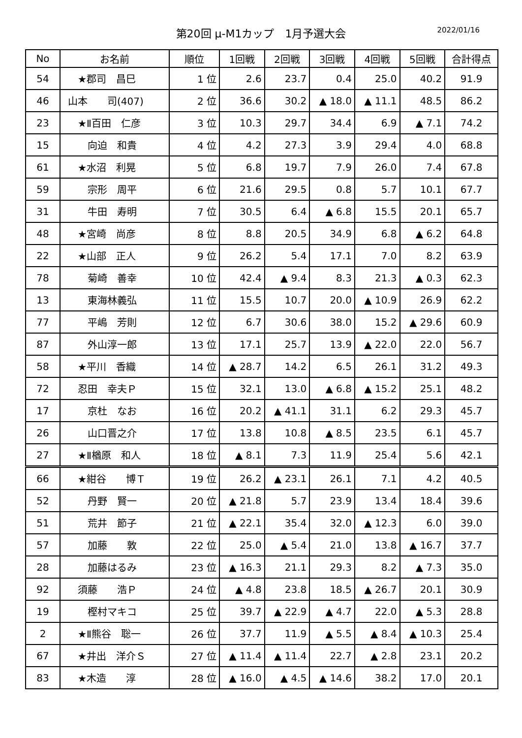第20回 μ-M1カップ　1月予選大会
2022/01/16
| No | お名前 | 順位 | 1回戦 | 2回戦 | 3回戦 | 4回戦 | 5回戦 | 合計得点 |
| --- | --- | --- | --- | --- | --- | --- | --- | --- |
| 54 | ★郡司 昌巳 | 1 位 | 2.6 | 23.7 | 0.4 | 25.0 | 40.2 | 91.9 |
| 46 | 山本 司(407) | 2 位 | 36.6 | 30.2 | ▲ 18.0 | ▲ 11.1 | 48.5 | 86.2 |
| 23 | ★Ⅱ百田 仁彦 | 3 位 | 10.3 | 29.7 | 34.4 | 6.9 | ▲ 7.1 | 74.2 |
| 15 | 向迫 和貴 | 4 位 | 4.2 | 27.3 | 3.9 | 29.4 | 4.0 | 68.8 |
| 61 | ★水沼 利晃 | 5 位 | 6.8 | 19.7 | 7.9 | 26.0 | 7.4 | 67.8 |
| 59 | 宗形 周平 | 6 位 | 21.6 | 29.5 | 0.8 | 5.7 | 10.1 | 67.7 |
| 31 | 牛田 寿明 | 7 位 | 30.5 | 6.4 | ▲ 6.8 | 15.5 | 20.1 | 65.7 |
| 48 | ★宮崎 尚彦 | 8 位 | 8.8 | 20.5 | 34.9 | 6.8 | ▲ 6.2 | 64.8 |
| 22 | ★山部 正人 | 9 位 | 26.2 | 5.4 | 17.1 | 7.0 | 8.2 | 63.9 |
| 78 | 菊崎 善幸 | 10 位 | 42.4 | ▲ 9.4 | 8.3 | 21.3 | ▲ 0.3 | 62.3 |
| 13 | 東海林義弘 | 11 位 | 15.5 | 10.7 | 20.0 | ▲ 10.9 | 26.9 | 62.2 |
| 77 | 平嶋 芳則 | 12 位 | 6.7 | 30.6 | 38.0 | 15.2 | ▲ 29.6 | 60.9 |
| 87 | 外山淳一郎 | 13 位 | 17.1 | 25.7 | 13.9 | ▲ 22.0 | 22.0 | 56.7 |
| 58 | ★平川 香織 | 14 位 | ▲ 28.7 | 14.2 | 6.5 | 26.1 | 31.2 | 49.3 |
| 72 | 忍田 幸夫Ｐ | 15 位 | 32.1 | 13.0 | ▲ 6.8 | ▲ 15.2 | 25.1 | 48.2 |
| 17 | 京杜 なお | 16 位 | 20.2 | ▲ 41.1 | 31.1 | 6.2 | 29.3 | 45.7 |
| 26 | 山口晋之介 | 17 位 | 13.8 | 10.8 | ▲ 8.5 | 23.5 | 6.1 | 45.7 |
| 27 | ★Ⅱ楢原 和人 | 18 位 | ▲ 8.1 | 7.3 | 11.9 | 25.4 | 5.6 | 42.1 |
| 66 | ★紺谷 博Ｔ | 19 位 | 26.2 | ▲ 23.1 | 26.1 | 7.1 | 4.2 | 40.5 |
| 52 | 丹野 賢一 | 20 位 | ▲ 21.8 | 5.7 | 23.9 | 13.4 | 18.4 | 39.6 |
| 51 | 荒井 節子 | 21 位 | ▲ 22.1 | 35.4 | 32.0 | ▲ 12.3 | 6.0 | 39.0 |
| 57 | 加藤 敦 | 22 位 | 25.0 | ▲ 5.4 | 21.0 | 13.8 | ▲ 16.7 | 37.7 |
| 28 | 加藤はるみ | 23 位 | ▲ 16.3 | 21.1 | 29.3 | 8.2 | ▲ 7.3 | 35.0 |
| 92 | 須藤 浩Ｐ | 24 位 | ▲ 4.8 | 23.8 | 18.5 | ▲ 26.7 | 20.1 | 30.9 |
| 19 | 樫村マキコ | 25 位 | 39.7 | ▲ 22.9 | ▲ 4.7 | 22.0 | ▲ 5.3 | 28.8 |
| 2 | ★Ⅱ熊谷 聡一 | 26 位 | 37.7 | 11.9 | ▲ 5.5 | ▲ 8.4 | ▲ 10.3 | 25.4 |
| 67 | ★井出 洋介Ｓ | 27 位 | ▲ 11.4 | ▲ 11.4 | 22.7 | ▲ 2.8 | 23.1 | 20.2 |
| 83 | ★木造 淳 | 28 位 | ▲ 16.0 | ▲ 4.5 | ▲ 14.6 | 38.2 | 17.0 | 20.1 |